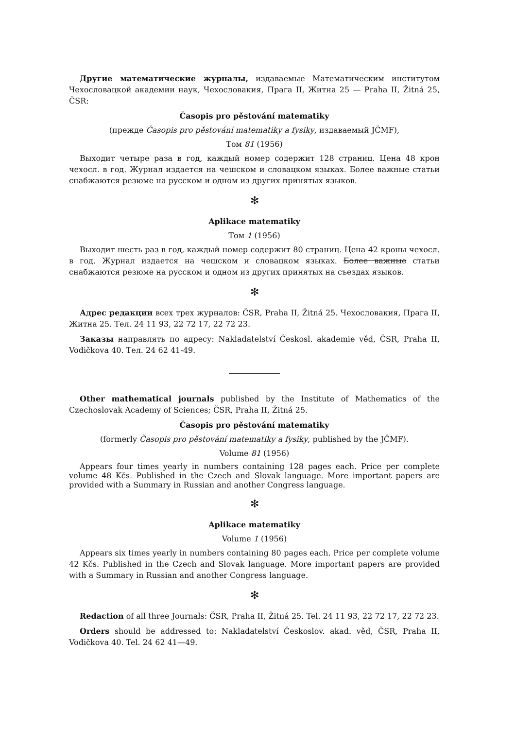Другие математические журналы, издаваемые Математическим институтом Чехословацкой академии наук, Чехословакия, Прага II, Житна 25 — Praha II, Žitná 25, ČSR:
Časopis pro pěstování matematiky
(прежде Časopis pro pěstování matematiky a fysiky, издаваемый JČMF),
Том 81 (1956)
Выходит четыре раза в год, каждый номер содержит 128 страниц. Цена 48 крон чехосл. в год. Журнал издается на чешском и словацком языках. Более важные статьи снабжаются резюме на русском и одном из других принятых языков.
✻
Aplikace matematiky
Том 1 (1956)
Выходит шесть раз в год, каждый номер содержит 80 страниц. Цена 42 кроны чехосл. в год. Журнал издается на чешском и словацком языках. Более важные статьи снабжаются резюме на русском и одном из других принятых на съездах языков.
✻
Адрес редакции всех трех журналов: ČSR, Praha II, Žitná 25. Чехословакия, Прага II, Житна 25. Тел. 24 11 93, 22 72 17, 22 72 23.
Заказы направлять по адресу: Nakladatelství Českosl. akademie věd, ČSR, Praha II, Vodičkova 40. Тел. 24 62 41-49.
Other mathematical journals published by the Institute of Mathematics of the Czechoslovak Academy of Sciences; ČSR, Praha II, Žitná 25.
Časopis pro pěstování matematiky
(formerly Časopis pro pěstování matematiky a fysiky, published by the JČMF).
Volume 81 (1956)
Appears four times yearly in numbers containing 128 pages each. Price per complete volume 48 Kčs. Published in the Czech and Slovak language. More important papers are provided with a Summary in Russian and another Congress language.
✻
Aplikace matematiky
Volume 1 (1956)
Appears six times yearly in numbers containing 80 pages each. Price per complete volume 42 Kčs. Published in the Czech and Slovak language. More important papers are provided with a Summary in Russian and another Congress language.
✻
Redaction of all three Journals: ČSR, Praha II, Žitná 25. Tel. 24 11 93, 22 72 17, 22 72 23.
Orders should be addressed to: Nakladatelství Českoslov. akad. věd, ČSR, Praha II, Vodičkova 40. Tel. 24 62 41—49.